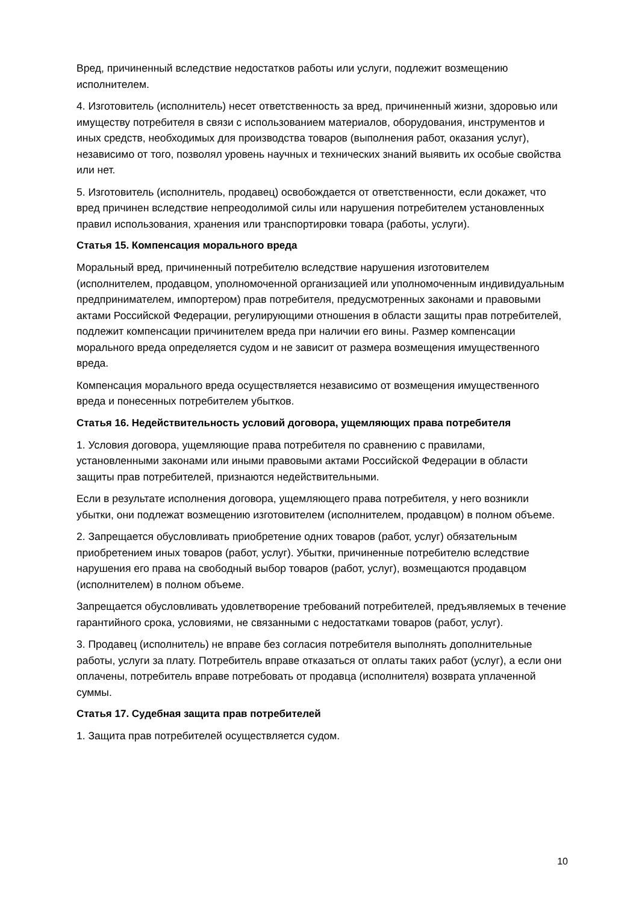Вред, причиненный вследствие недостатков работы или услуги, подлежит возмещению исполнителем.
4. Изготовитель (исполнитель) несет ответственность за вред, причиненный жизни, здоровью или имуществу потребителя в связи с использованием материалов, оборудования, инструментов и иных средств, необходимых для производства товаров (выполнения работ, оказания услуг), независимо от того, позволял уровень научных и технических знаний выявить их особые свойства или нет.
5. Изготовитель (исполнитель, продавец) освобождается от ответственности, если докажет, что вред причинен вследствие непреодолимой силы или нарушения потребителем установленных правил использования, хранения или транспортировки товара (работы, услуги).
Статья 15. Компенсация морального вреда
Моральный вред, причиненный потребителю вследствие нарушения изготовителем (исполнителем, продавцом, уполномоченной организацией или уполномоченным индивидуальным предпринимателем, импортером) прав потребителя, предусмотренных законами и правовыми актами Российской Федерации, регулирующими отношения в области защиты прав потребителей, подлежит компенсации причинителем вреда при наличии его вины. Размер компенсации морального вреда определяется судом и не зависит от размера возмещения имущественного вреда.
Компенсация морального вреда осуществляется независимо от возмещения имущественного вреда и понесенных потребителем убытков.
Статья 16. Недействительность условий договора, ущемляющих права потребителя
1. Условия договора, ущемляющие права потребителя по сравнению с правилами, установленными законами или иными правовыми актами Российской Федерации в области защиты прав потребителей, признаются недействительными.
Если в результате исполнения договора, ущемляющего права потребителя, у него возникли убытки, они подлежат возмещению изготовителем (исполнителем, продавцом) в полном объеме.
2. Запрещается обусловливать приобретение одних товаров (работ, услуг) обязательным приобретением иных товаров (работ, услуг). Убытки, причиненные потребителю вследствие нарушения его права на свободный выбор товаров (работ, услуг), возмещаются продавцом (исполнителем) в полном объеме.
Запрещается обусловливать удовлетворение требований потребителей, предъявляемых в течение гарантийного срока, условиями, не связанными с недостатками товаров (работ, услуг).
3. Продавец (исполнитель) не вправе без согласия потребителя выполнять дополнительные работы, услуги за плату. Потребитель вправе отказаться от оплаты таких работ (услуг), а если они оплачены, потребитель вправе потребовать от продавца (исполнителя) возврата уплаченной суммы.
Статья 17. Судебная защита прав потребителей
1. Защита прав потребителей осуществляется судом.
10